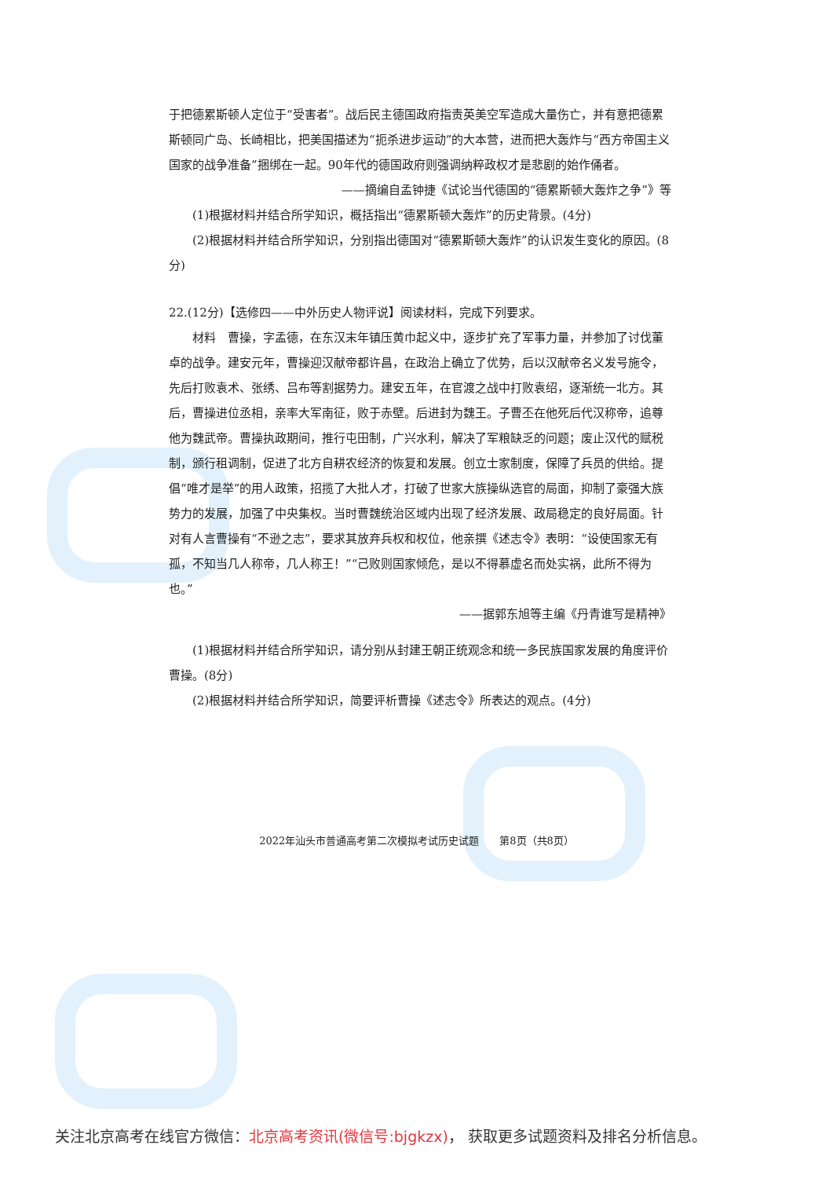于把德累斯顿人定位于“受害者”。战后民主德国政府指责英美空军造成大量伤亡，并有意把德累斯顿同广岛、长崎相比，把美国描述为“扼杀进步运动”的大本营，进而把大轰炸与“西方帝国主义国家的战争准备”捆绑在一起。90年代的德国政府则强调纳粹政权才是悲剧的始作俑者。
——摘编自孟钟捷《试论当代德国的“德累斯顿大轰炸之争”》等
(1)根据材料并结合所学知识，概括指出“德累斯顿大轰炸”的历史背景。(4分)
(2)根据材料并结合所学知识，分别指出德国对“德累斯顿大轰炸”的认识发生变化的原因。(8分)
22.(12分)【选修四——中外历史人物评说】阅读材料，完成下列要求。
材料　曹操，字孟德，在东汉末年镇压黄巾起义中，逐步扩充了军事力量，并参加了讨伐董卓的战争。建安元年，曹操迎汉献帝都许昌，在政治上确立了优势，后以汉献帝名义发号施令，先后打败袁术、张绣、吕布等割据势力。建安五年，在官渡之战中打败袁绍，逐渐统一北方。其后，曹操进位丞相，亲率大军南征，败于赤壁。后进封为魏王。子曹丕在他死后代汉称帝，追尊他为魏武帝。曹操执政期间，推行屯田制，广兴水利，解决了军粮缺乏的问题；废止汉代的赋税制，颁行租调制，促进了北方自耕农经济的恢复和发展。创立士家制度，保障了兵员的供给。提倡“唯才是举”的用人政策，招揽了大批人才，打破了世家大族操纵选官的局面，抑制了豪强大族势力的发展，加强了中央集权。当时曹魏统治区域内出现了经济发展、政局稳定的良好局面。针对有人言曹操有“不逊之志”，要求其放弃兵权和权位，他亲撰《述志令》表明：“设使国家无有孤，不知当几人称帝，几人称王！”“己败则国家倾危，是以不得慕虚名而处实祸，此所不得为也。”
——据郭东旭等主编《丹青谁写是精神》
(1)根据材料并结合所学知识，请分别从封建王朝正统观念和统一多民族国家发展的角度评价曹操。(8分)
(2)根据材料并结合所学知识，简要评析曹操《述志令》所表达的观点。(4分)
2022年汕头市普通高考第二次模拟考试历史试题　　第8页（共8页）
关注北京高考在线官方微信：北京高考资讯(微信号:bjgkzx)， 获取更多试题资料及排名分析信息。